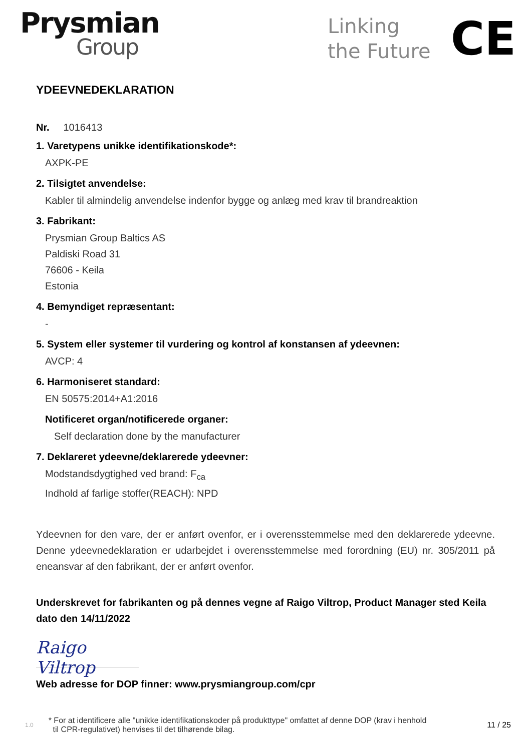Prysmian
Group
Linking
the Future
CE
YDEEVNEDEKLARATION
Nr. 1016413
1. Varetypens unikke identifikationskode*:
AXPK-PE
2. Tilsigtet anvendelse:
Kabler til almindelig anvendelse indenfor bygge og anlæg med krav til brandreaktion
3. Fabrikant:
Prysmian Group Baltics AS
Paldiski Road 31
76606 - Keila
Estonia
4. Bemyndiget repræsentant:
-
5. System eller systemer til vurdering og kontrol af konstansen af ydeevnen:
AVCP: 4
6. Harmoniseret standard:
EN 50575:2014+A1:2016
Notificeret organ/notificerede organer:
Self declaration done by the manufacturer
7. Deklareret ydeevne/deklarerede ydeevner:
Modstandsdygtighed ved brand: F<sub>ca</sub>
Indhold af farlige stoffer(REACH): NPD
Ydeevnen for den vare, der er anført ovenfor, er i overensstemmelse med den deklarerede ydeevne. Denne ydeevnedeklaration er udarbejdet i overensstemmelse med forordning (EU) nr. 305/2011 på eneansvar af den fabrikant, der er anført ovenfor.
Underskrevet for fabrikanten og på dennes vegne af Raigo Viltrop, Product Manager sted Keila dato den 14/11/2022
Raigo Viltrop
Web adresse for DOP finner: www.prysmiangroup.com/cpr
1.0 * For at identificere alle "unikke identifikationskoder på produkttype" omfattet af denne DOP (krav i henhold
til CPR-regulativet) henvises til det tilhørende bilag. 11 / 25